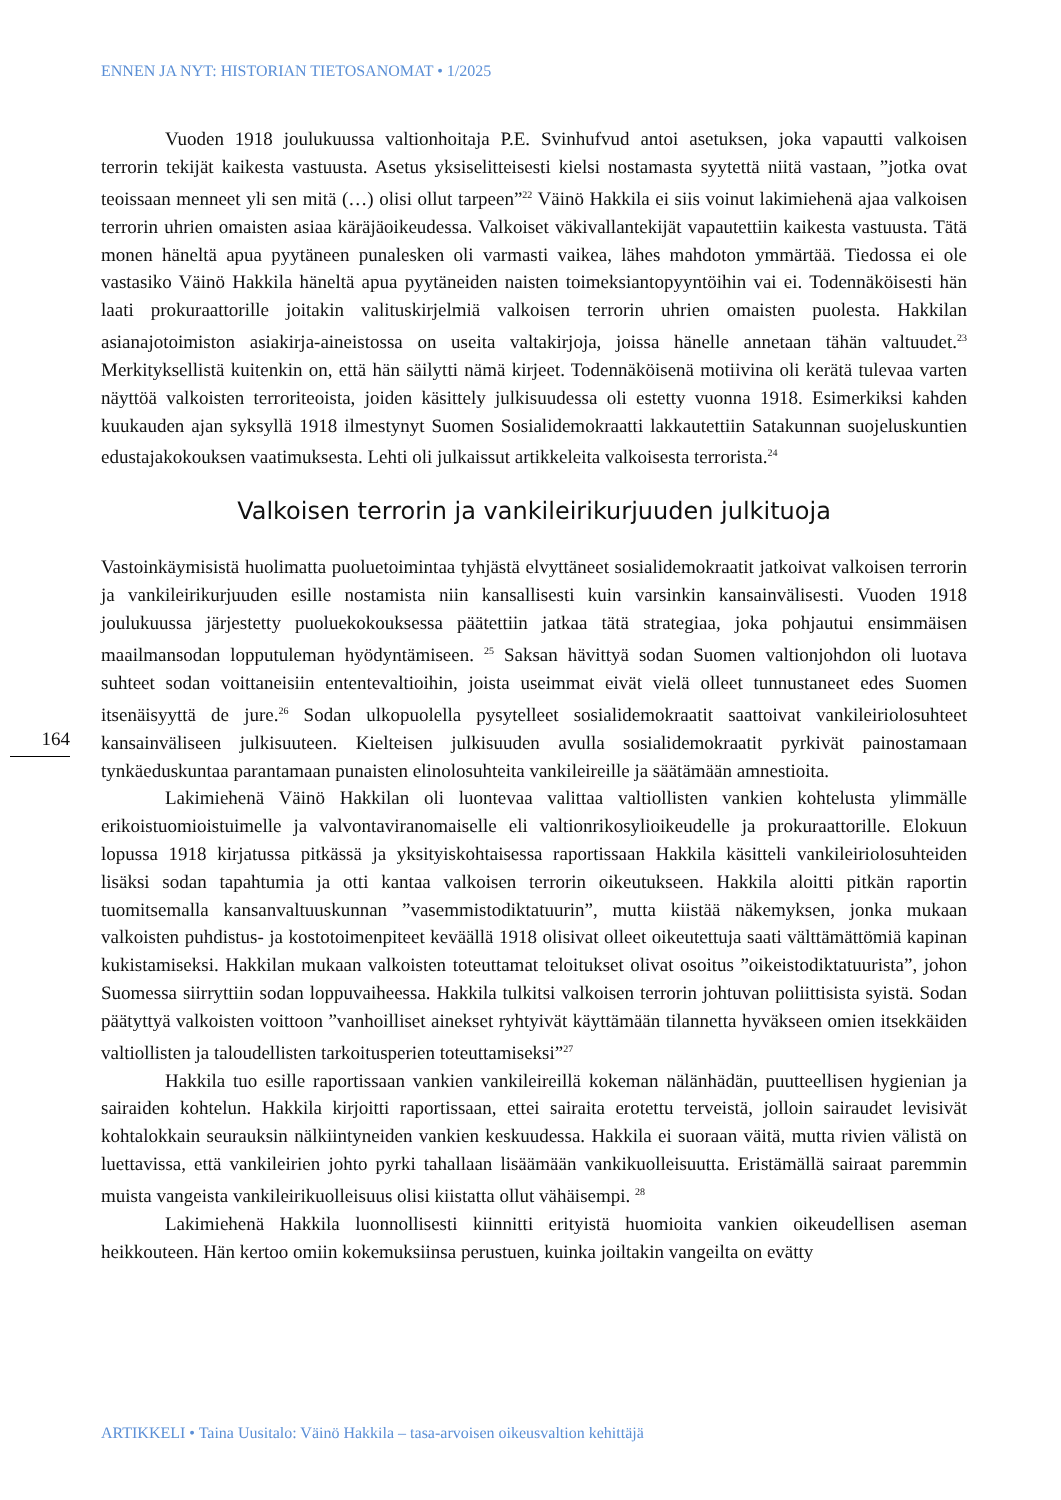ENNEN JA NYT: HISTORIAN TIETOSANOMAT • 1/2025
Vuoden 1918 joulukuussa valtionhoitaja P.E. Svinhufvud antoi asetuksen, joka vapautti valkoisen terrorin tekijät kaikesta vastuusta. Asetus yksiselitteisesti kielsi nostamasta syytettä niitä vastaan, ”jotka ovat teoissaan menneet yli sen mitä (…) olisi ollut tarpeen”<sup>22</sup> Väinö Hakkila ei siis voinut lakimiehenä ajaa valkoisen terrorin uhrien omaisten asiaa käräjäoikeudessa. Valkoiset väkivallantekijät vapautettiin kaikesta vastuusta. Tätä monen häneltä apua pyytäneen punalesken oli varmasti vaikea, lähes mahdoton ymmärtää. Tiedossa ei ole vastasiko Väinö Hakkila häneltä apua pyytäneiden naisten toimeksiantopyyntöihin vai ei. Todennäköisesti hän laati prokuraattorille joitakin valituskirjelmiä valkoisen terrorin uhrien omaisten puolesta. Hakkilan asianajotoimiston asiakirja-aineistossa on useita valtakirjoja, joissa hänelle annetaan tähän valtuudet.<sup>23</sup> Merkityksellistä kuitenkin on, että hän säilytti nämä kirjeet. Todennäköisenä motiivina oli kerätä tulevaa varten näyttöä valkoisten terroriteoista, joiden käsittely julkisuudessa oli estetty vuonna 1918. Esimerkiksi kahden kuukauden ajan syksyllä 1918 ilmestynyt Suomen Sosialidemokraatti lakkautettiin Satakunnan suojeluskuntien edustajakokouksen vaatimuksesta. Lehti oli julkaissut artikkeleita valkoisesta terrorista.<sup>24</sup>
Valkoisen terrorin ja vankileirikurjuuden julkituoja
Vastoinkäymisistä huolimatta puoluetoimintaa tyhjästä elvyttäneet sosialidemokraatit jatkoivat valkoisen terrorin ja vankileirikurjuuden esille nostamista niin kansallisesti kuin varsinkin kansainvälisesti. Vuoden 1918 joulukuussa järjestetty puoluekokouksessa päätettiin jatkaa tätä strategiaa, joka pohjautui ensimmäisen maailmansodan lopputuleman hyödyntämiseen. <sup>25</sup> Saksan hävittyä sodan Suomen valtionjohdon oli luotava suhteet sodan voittaneisiin ententevaltioihin, joista useimmat eivät vielä olleet tunnustaneet edes Suomen itsenäisyyttä de jure.<sup>26</sup> Sodan ulkopuolella pysytelleet sosialidemokraatit saattoivat vankileiriolosuhteet kansainväliseen julkisuuteen. Kielteisen julkisuuden avulla sosialidemokraatit pyrkivät painostamaan tynkäeduskuntaa parantamaan punaisten elinolosuhteita vankileireille ja säätämään amnestioita.
Lakimiehenä Väinö Hakkilan oli luontevaa valittaa valtiollisten vankien kohtelusta ylimmälle erikoistuomioistuimelle ja valvontaviranomaiselle eli valtionrikosylioikeudelle ja prokuraattorille. Elokuun lopussa 1918 kirjatussa pitkässä ja yksityiskohtaisessa raportissaan Hakkila käsitteli vankileiriolosuhteiden lisäksi sodan tapahtumia ja otti kantaa valkoisen terrorin oikeutukseen. Hakkila aloitti pitkän raportin tuomitsemalla kansanvaltuuskunnan ”vasemmistodiktatuurin”, mutta kiistää näkemyksen, jonka mukaan valkoisten puhdistus- ja kostotoimenpiteet keväällä 1918 olisivat olleet oikeutettuja saati välttämättömiä kapinan kukistamiseksi. Hakkilan mukaan valkoisten toteuttamat teloitukset olivat osoitus ”oikeistodiktatuurista”, johon Suomessa siirryttiin sodan loppuvaiheessa. Hakkila tulkitsi valkoisen terrorin johtuvan poliittisista syistä. Sodan päätyttyä valkoisten voittoon ”vanhoilliset ainekset ryhtyivät käyttämään tilannetta hyväkseen omien itsekkäiden valtiollisten ja taloudellisten tarkoitusperien toteuttamiseksi”<sup>27</sup>
Hakkila tuo esille raportissaan vankien vankileireillä kokeman nälänhädän, puutteellisen hygienian ja sairaiden kohtelun. Hakkila kirjoitti raportissaan, ettei sairaita erotettu terveistä, jolloin sairaudet levisivät kohtalokkain seurauksin nälkiintyneiden vankien keskuudessa. Hakkila ei suoraan väitä, mutta rivien välistä on luettavissa, että vankileirien johto pyrki tahallaan lisäämään vankikuolleisuutta. Eristämällä sairaat paremmin muista vangeista vankileirikuolleisuus olisi kiistatta ollut vähäisempi. <sup>28</sup>
Lakimiehenä Hakkila luonnollisesti kiinnitti erityistä huomioita vankien oikeudellisen aseman heikkouteen. Hän kertoo omiin kokemuksiinsa perustuen, kuinka joiltakin vangeilta on evätty
164
ARTIKKELI • Taina Uusitalo: Väinö Hakkila – tasa-arvoisen oikeusvaltion kehittäjä